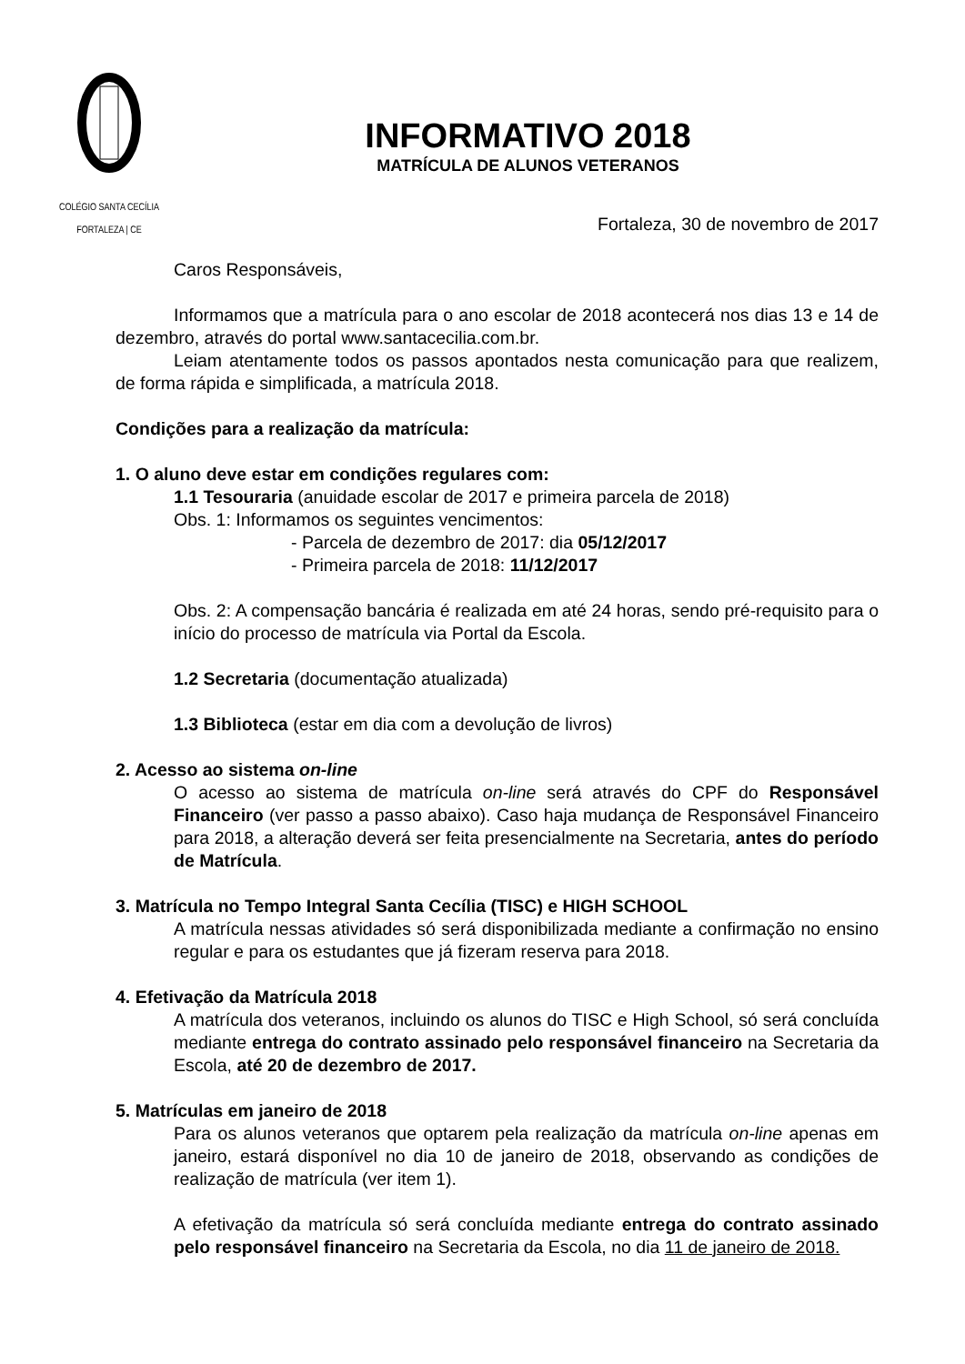COLÉGIO SANTA CECÍLIA
FORTALEZA | CE
INFORMATIVO 2018
MATRÍCULA DE ALUNOS VETERANOS
Fortaleza, 30 de novembro de 2017
Caros Responsáveis,
Informamos que a matrícula para o ano escolar de 2018 acontecerá nos dias 13 e 14 de dezembro, através do portal www.santacecilia.com.br.
Leiam atentamente todos os passos apontados nesta comunicação para que realizem, de forma rápida e simplificada, a matrícula 2018.
Condições para a realização da matrícula:
1. O aluno deve estar em condições regulares com:
1.1 Tesouraria (anuidade escolar de 2017 e primeira parcela de 2018)
Obs. 1: Informamos os seguintes vencimentos:
- Parcela de dezembro de 2017: dia 05/12/2017
- Primeira parcela de 2018: 11/12/2017
Obs. 2: A compensação bancária é realizada em até 24 horas, sendo pré-requisito para o início do processo de matrícula via Portal da Escola.
1.2 Secretaria (documentação atualizada)
1.3 Biblioteca (estar em dia com a devolução de livros)
2. Acesso ao sistema on-line
O acesso ao sistema de matrícula on-line será através do CPF do Responsável Financeiro (ver passo a passo abaixo). Caso haja mudança de Responsável Financeiro para 2018, a alteração deverá ser feita presencialmente na Secretaria, antes do período de Matrícula.
3. Matrícula no Tempo Integral Santa Cecília (TISC) e HIGH SCHOOL
A matrícula nessas atividades só será disponibilizada mediante a confirmação no ensino regular e para os estudantes que já fizeram reserva para 2018.
4. Efetivação da Matrícula 2018
A matrícula dos veteranos, incluindo os alunos do TISC e High School, só será concluída mediante entrega do contrato assinado pelo responsável financeiro na Secretaria da Escola, até 20 de dezembro de 2017.
5. Matrículas em janeiro de 2018
Para os alunos veteranos que optarem pela realização da matrícula on-line apenas em janeiro, estará disponível no dia 10 de janeiro de 2018, observando as condições de realização de matrícula (ver item 1).
A efetivação da matrícula só será concluída mediante entrega do contrato assinado pelo responsável financeiro na Secretaria da Escola, no dia 11 de janeiro de 2018.